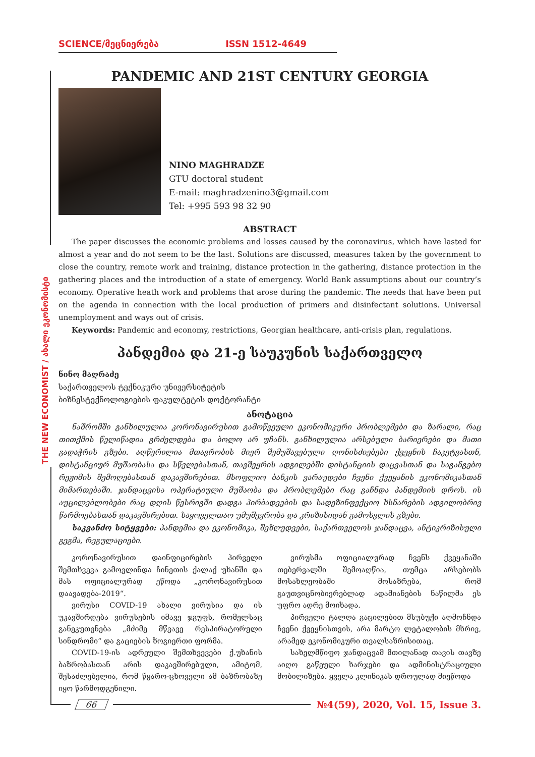SCIENCE/მეცნიერება ISSN 1512-4649
THE NEW ECONOMIST / ახალი ეკონომისტი
PANDEMIC AND 21ST CENTURY GEORGIA
NINO MAGHRADZE
GTU doctoral student
E-mail: maghradzenino3@gmail.com
Tel: +995 593 98 32 90
ABSTRACT
The paper discusses the economic problems and losses caused by the coronavirus, which have lasted for almost a year and do not seem to be the last. Solutions are discussed, measures taken by the government to close the country, remote work and training, distance protection in the gathering, distance protection in the gathering places and the introduction of a state of emergency. World Bank assumptions about our country’s economy. Operative heath work and problems that arose during the pandemic. The needs that have been put on the agenda in connection with the local production of primers and disinfectant solutions. Universal unemployment and ways out of crisis.
Keywords: Pandemic and economy, restrictions, Georgian healthcare, anti-crisis plan, regulations.
პანდემია და 21-ე საუკუნის საქართველო
ნინო მაღრაძე
საქართველოს ტექნიკური უნივერსიტეტის
ბიზნესტექნოლოგიების ფაკულტეტის დოქტორანტი
ანოტაცია
ნაშრომში განხილულია კორონავირუსით გამოწვეული ეკონომიკური პრობლემები და ზარალი, რაც თითქმის წელიწადია გრძელდება და ბოლო არ უჩანს. განხილულია არსებული ბარიერები და მათი გადაჭრის გზები. აღწერილია მთავრობის მიერ შემუშავებული ღონისძიებები ქვეყნის ჩაკეტვასთნ, დისტანციურ მუშაობასა და სწვლებასთან, თავშეყრის ადგილებში დისტანციის დაცვასთან და საგანგებო რეჟიმის შემოღებასთან დაკავშირებით. მსოფლიო ბანკის ვარაუდები ჩვენი ქვეყანის ეკონომიკასთან მიმართებაში. ჯანდაცვისა ოპერატიული მუშაობა და პრობლემები რაც გაჩნდა პანდემიის დროს. ის აუცილებლობები რაც დღის წესრიგში დადგა პირბადეების და სადეზინფექციო ხსნარების ადგილობრივ წარმოებასთან დაკავშირებით. საყოველთაო უმუშევრობა და კრიზისიდან გამოსვლის გზები.
საკვანძო სიტყვები: პანდემია და ეკონომიკა, შეზღუდვები, საქართველოს ჯანდაცვა, ანტიკრიზისული გეგმა, რეგულაციები.
კორონავირუსით დაინფიცირების პირველი შემთხვევა გამოვლინდა ჩინეთის ქალაქ უხანში და მას ოფიციალურად ეწოდა „კორონავირუსით დაავადება-2019“.
ვირუსი COVID-19 ახალი ვირუსია და ის უკავშირდება ვირუსების იმავე ჯგუფს, რომელსაც განეკუთვნება „მძიმე მწვავე რესპირატორული სინდრომი“ და გაციების ზოგიერთი ფორმა.
COVID-19-ის ადრეული შემთხვევები ქ.უხანის ბაზრობასთან არის დაკავშირებული, ამიტომ, შესაძლებელია, რომ წყარო-ცხოველი ამ ბაზრობაზე იყო წარმოდგენილი.
ვირუსმა ოფიციალურად ჩვენს ქვეყანაში თებერვალში შემოაღწია, თუმცა არსებობს მოსახლეობაში მოსაზრება, რომ გაუთვიცნობიერებლად ადამიანების ნაწილმა ეს უფრო ადრე მოიხადა.
პირველი ტალღა გაცილებით მსუბუქი აღმოჩნდა ჩვენი ქვეყნისთვის, არა მარტო ლეტალობის მხრივ, არამედ ეკონომიკური თვალსაზრისითაც.
სახელმწიფო ჯანდაცვამ მთილანად თავის თავზე აიღო გაწეული ხარჯები და ადმინისტრაციული მობილიზება. ყველა კლინიკას დროულად მიეწოდა
66 №4(59), 2020, Vol. 15, Issue 3.